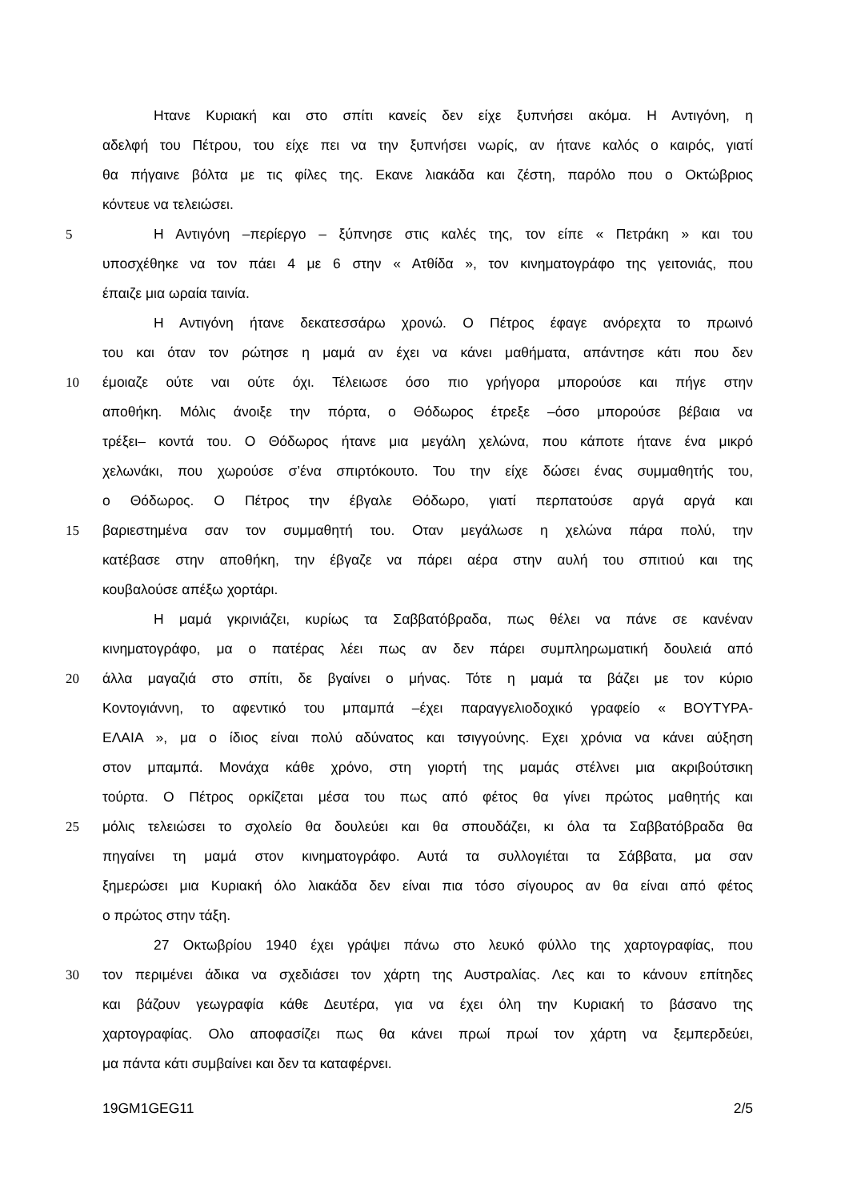Ηταν​ε Κυριακή και στο σπίτι κανείς δεν είχε ξυπνήσει ακόμα. Η Αντιγόνη, η
αδελφή του Πέτρου, του είχε πει να την ξυπνήσει νωρίς, αν ήτανε καλός ο καιρός, γιατί
θα πήγαινε βόλτα με τις φίλες της. Εκανε λιακάδα και ζέστη, παρόλο που ο Οκτώβριος
κόντευε να τελειώσει.
5 Η Αντιγόνη –περίεργο – ξύπνησε στις καλές της, τον είπε « Πετράκη » και του
υποσχέθηκε να τον πάει 4 με 6 στην « Ατθίδα », τον κινηματογράφο της γειτονιάς, που
έπαιζε μια ωραία ταινία.
Η Αντιγόνη ήτανε δεκατεσσάρω χρονώ. Ο Πέτρος έφαγε ανόρεχτα το πρωινό
του και όταν τον ρώτησε η μαμά αν έχει να κάνει μαθήματα, απάντησε κάτι που δεν
10 έμοιαζε ούτε ναι ούτε όχι. Τέλειωσε όσο πιο γρήγορα μπορούσε και πήγε στην
αποθήκη. Μόλις άνοιξε την πόρτα, ο Θόδωρος έτρεξε –όσο μπορούσε βέβαια να
τρέξει– κοντά του. Ο Θόδωρος ήτανε μια μεγάλη χελώνα, που κάποτε ήτανε ένα μικρό
χελωνάκι, που χωρούσε σ’ένα σπιρτόκουτο. Του την είχε δώσει ένας συμμαθητής του,
ο Θόδωρος. Ο Πέτρος την έβγαλε Θόδωρο, γιατί περπατούσε αργά αργά και
15 βαριεστημένα σαν τον συμμαθητή του. Οταν μεγάλωσε η χελώνα πάρα πολύ, την
κατέβασε στην αποθήκη, την έβγαζε να πάρει αέρα στην αυλή του σπιτιού και της
κουβαλούσε απέξω χορτάρι.
Η μαμά γκρινιάζει, κυρίως τα Σαββατόβραδα, πως θέλει να πάνε σε κανέναν
κινηματογράφο, μα ο πατέρας λέει πως αν δεν πάρει συμπληρωματική δουλειά από
20 άλλα μαγαζιά στο σπίτι, δε βγαίνει ο μήνας. Τότε η μαμά τα βάζει με τον κύριο
Κοντογιάννη, το αφεντικό του μπαμπά –έχει παραγγελιοδοχικό γραφείο « ΒΟΥΤΥΡΑ-
ΕΛΑΙΑ », μα ο ίδιος είναι πολύ αδύνατος και τσιγγούνης. Εχει χρόνια να κάνει αύξηση
στον μπαμπά. Μονάχα κάθε χρόνο, στη γιορτή της μαμάς στέλνει μια ακριβούτσικη
τούρτα. Ο Πέτρος ορκίζεται μέσα του πως από φέτος θα γίνει πρώτος μαθητής και
25 μόλις τελειώσει το σχολείο θα δουλεύει και θα σπουδάζει, κι όλα τα Σαββατόβραδα θα
πηγαίνει τη μαμά στον κινηματογράφο. Αυτά τα συλλογιέται τα Σάββατα, μα σαν
ξημερώσει μια Κυριακή όλο λιακάδα δεν είναι πια τόσο σίγουρος αν θα είναι από φέτος
ο πρώτος στην τάξη.
27 Οκτωβρίου 1940 έχει γράψει πάνω στο λευκό φύλλο της χαρτογραφίας, που
30 τον περιμένει άδικα να σχεδιάσει τον χάρτη της Αυστραλίας. Λες και το κάνουν επίτηδες
και βάζουν γεωγραφία κάθε Δευτέρα, για να έχει όλη την Κυριακή το βάσανο της
χαρτογραφίας. Ολο αποφασίζει πως θα κάνει πρωί πρωί τον χάρτη να ξεμπερδεύει,
μα πάντα κάτι συμβαίνει και δεν τα καταφέρνει.
19GM1GEG11 2/5